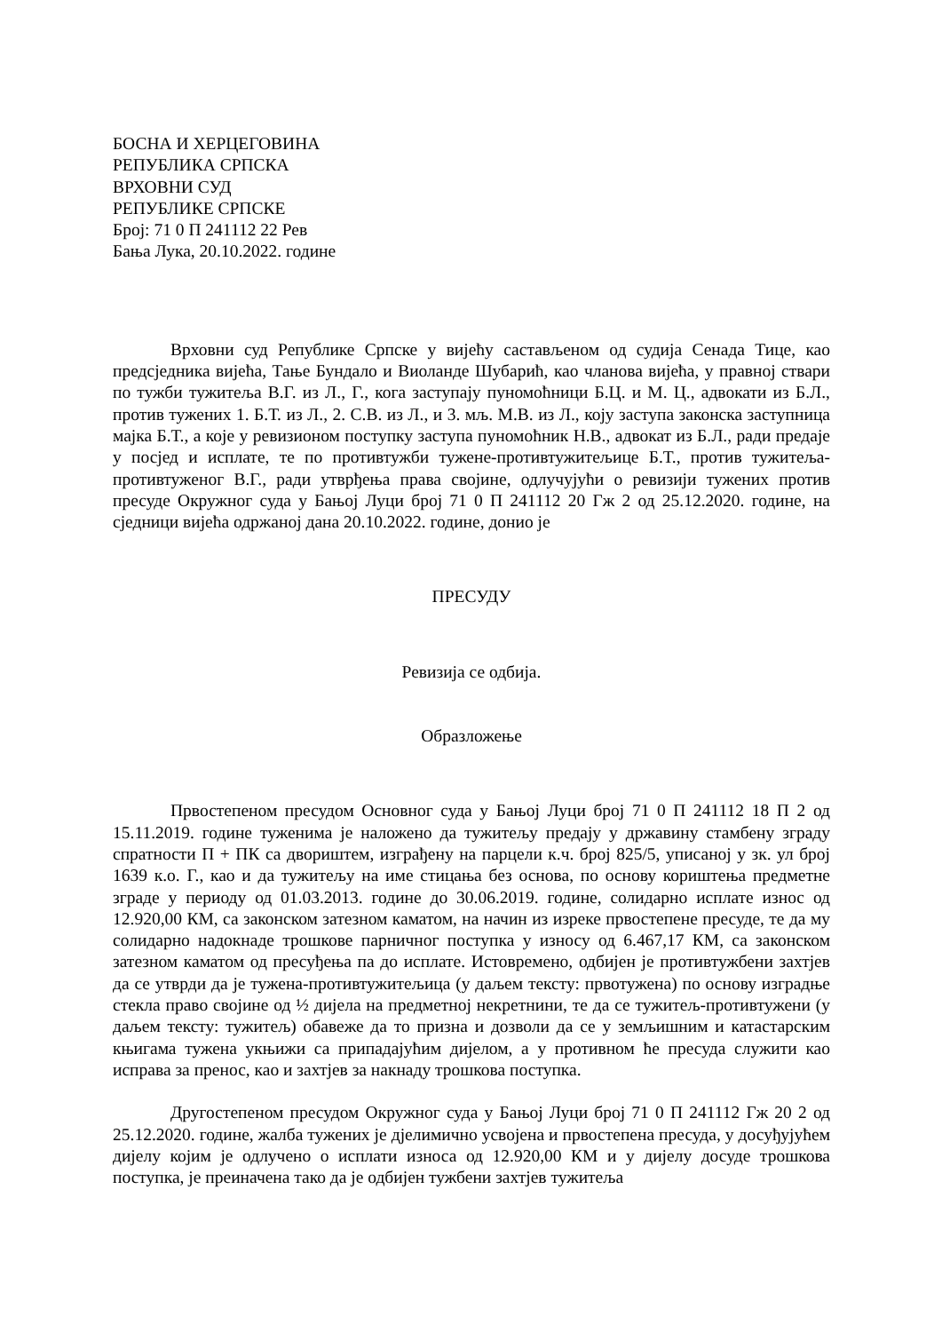БОСНА И ХЕРЦЕГОВИНА
РЕПУБЛИКА СРПСКА
ВРХОВНИ СУД
РЕПУБЛИКЕ СРПСКЕ
Број: 71 0 П 241112 22 Рев
Бања Лука, 20.10.2022. године
Врховни суд Републике Српске у вијећу састављеном од судија Сенада Тице, као предсједника вијећа, Тање Бундало и Виоланде Шубарић, као чланова вијећа, у правној ствари по тужби тужитеља В.Г. из Л., Г., кога заступају пуномоћници Б.Ц. и М. Ц., адвокати из Б.Л., против тужених 1. Б.Т. из Л., 2. С.В. из Л., и 3. мљ. М.В. из Л., коју заступа законска заступница мајка Б.Т., а које у ревизионом поступку заступа пуномоћник Н.В., адвокат из Б.Л., ради предаје у посјед и исплате, те по противтужби тужене-противтужитељице Б.Т., против тужитеља-противтуженог В.Г., ради утврђења права својине, одлучујући о ревизији тужених против пресуде Окружног суда у Бањој Луци број 71 0 П 241112 20 Гж 2 од 25.12.2020. године, на сједници вијећа одржаној дана 20.10.2022. године, донио је
ПРЕСУДУ
Ревизија се одбија.
Образложење
Првостепеном пресудом Основног суда у Бањој Луци број 71 0 П 241112 18 П 2 од 15.11.2019. године туженима је наложено да тужитељу предају у државину стамбену зграду спратности П + ПК са двориштем, изграђену на парцели к.ч. број 825/5, уписаној у зк. ул број 1639 к.о. Г., као и да тужитељу на име стицања без основа, по основу кориштења предметне зграде у периоду од 01.03.2013. године до 30.06.2019. године, солидарно исплате износ од 12.920,00 КМ, са законском затезном каматом, на начин из изреке првостепене пресуде, те да му солидарно надокнаде трошкове парничног поступка у износу од 6.467,17 КМ, са законском затезном каматом од пресуђења па до исплате. Истовремено, одбијен је противтужбени захтјев да се утврди да је тужена-противтужитељица (у даљем тексту: првотужена) по основу изградње стекла право својине од ½ дијела на предметној некретнини, те да се тужитељ-противтужени (у даљем тексту: тужитељ) обавеже да то призна и дозволи да се у земљишним и катастарским књигама тужена укњижи са припадајућим дијелом, а у противном ће пресуда служити као исправа за пренос, као и захтјев за накнаду трошкова поступка.
Другостепеном пресудом Окружног суда у Бањој Луци број 71 0 П 241112 Гж 20 2 од 25.12.2020. године, жалба тужених је дјелимично усвојена и првостепена пресуда, у досуђујућем дијелу којим је одлучено о исплати износа од 12.920,00 КМ и у дијелу досуде трошкова поступка, је преиначена тако да је одбијен тужбени захтјев тужитеља